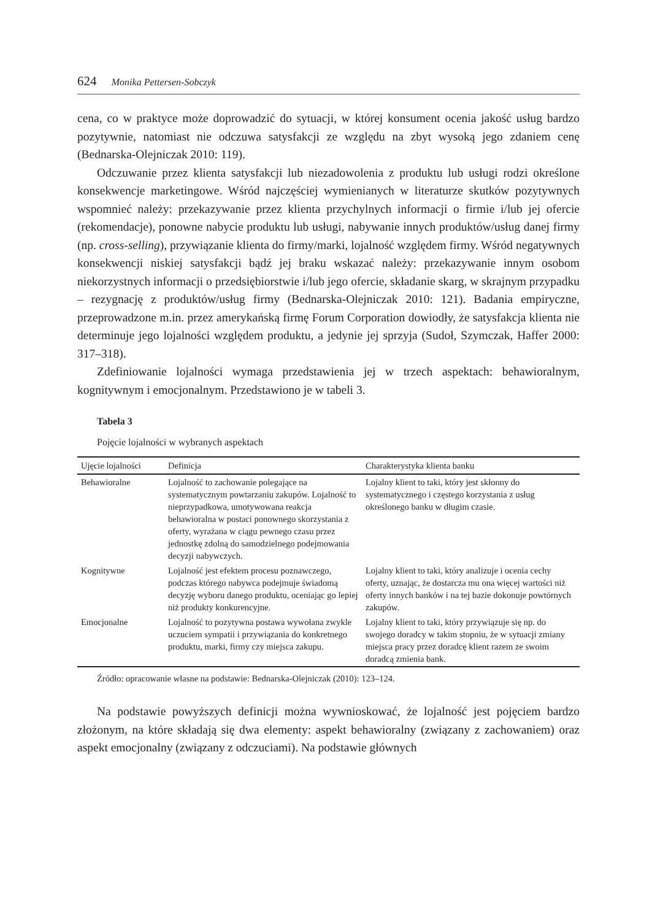624 Monika Pettersen-Sobczyk
cena, co w praktyce może doprowadzić do sytuacji, w której konsument ocenia jakość usług bardzo pozytywnie, natomiast nie odczuwa satysfakcji ze względu na zbyt wysoką jego zdaniem cenę (Bednarska-Olejniczak 2010: 119).
Odczuwanie przez klienta satysfakcji lub niezadowolenia z produktu lub usługi rodzi określone konsekwencje marketingowe. Wśród najczęściej wymienianych w literaturze skutków pozytywnych wspomnieć należy: przekazywanie przez klienta przychylnych informacji o firmie i/lub jej ofercie (rekomendacje), ponowne nabycie produktu lub usługi, nabywanie innych produktów/usług danej firmy (np. cross-selling), przywiązanie klienta do firmy/marki, lojalność względem firmy. Wśród negatywnych konsekwencji niskiej satysfakcji bądź jej braku wskazać należy: przekazywanie innym osobom niekorzystnych informacji o przedsiębiorstwie i/lub jego ofercie, składanie skarg, w skrajnym przypadku – rezygnację z produktów/usług firmy (Bednarska-Olejniczak 2010: 121). Badania empiryczne, przeprowadzone m.in. przez amerykańską firmę Forum Corporation dowiodły, że satysfakcja klienta nie determinuje jego lojalności względem produktu, a jedynie jej sprzyja (Sudoł, Szymczak, Haffer 2000: 317–318).
Zdefiniowanie lojalności wymaga przedstawienia jej w trzech aspektach: behawioralnym, kognitywnym i emocjonalnym. Przedstawiono je w tabeli 3.
Tabela 3
Pojęcie lojalności w wybranych aspektach
| Ujęcie lojalności | Definicja | Charakterystyka klienta banku |
| --- | --- | --- |
| Behawioralne | Lojalność to zachowanie polegające na systematycznym powtarzaniu zakupów. Lojalność to nieprzypadkowa, umotywowana reakcja behawioralna w postaci ponownego skorzystania z oferty, wyrażana w ciągu pewnego czasu przez jednostkę zdolną do samodzielnego podejmowania decyzji nabywczych. | Lojalny klient to taki, który jest skłonny do systematycznego i częstego korzystania z usług określonego banku w długim czasie. |
| Kognitywne | Lojalność jest efektem procesu poznawczego, podczas którego nabywca podejmuje świadomą decyzję wyboru danego produktu, oceniając go lepiej niż produkty konkurencyjne. | Lojalny klient to taki, który analizuje i ocenia cechy oferty, uznając, że dostarcza mu ona więcej wartości niż oferty innych banków i na tej bazie dokonuje powtórnych zakupów. |
| Emocjonalne | Lojalność to pozytywna postawa wywołana zwykle uczuciem sympatii i przywiązania do konkretnego produktu, marki, firmy czy miejsca zakupu. | Lojalny klient to taki, który przywiązuje się np. do swojego doradcy w takim stopniu, że w sytuacji zmiany miejsca pracy przez doradcę klient razem ze swoim doradcą zmienia bank. |
Źródło: opracowanie własne na podstawie: Bednarska-Olejniczak (2010): 123–124.
Na podstawie powyższych definicji można wywnioskować, że lojalność jest pojęciem bardzo złożonym, na które składają się dwa elementy: aspekt behawioralny (związany z zachowaniem) oraz aspekt emocjonalny (związany z odczuciami). Na podstawie głównych